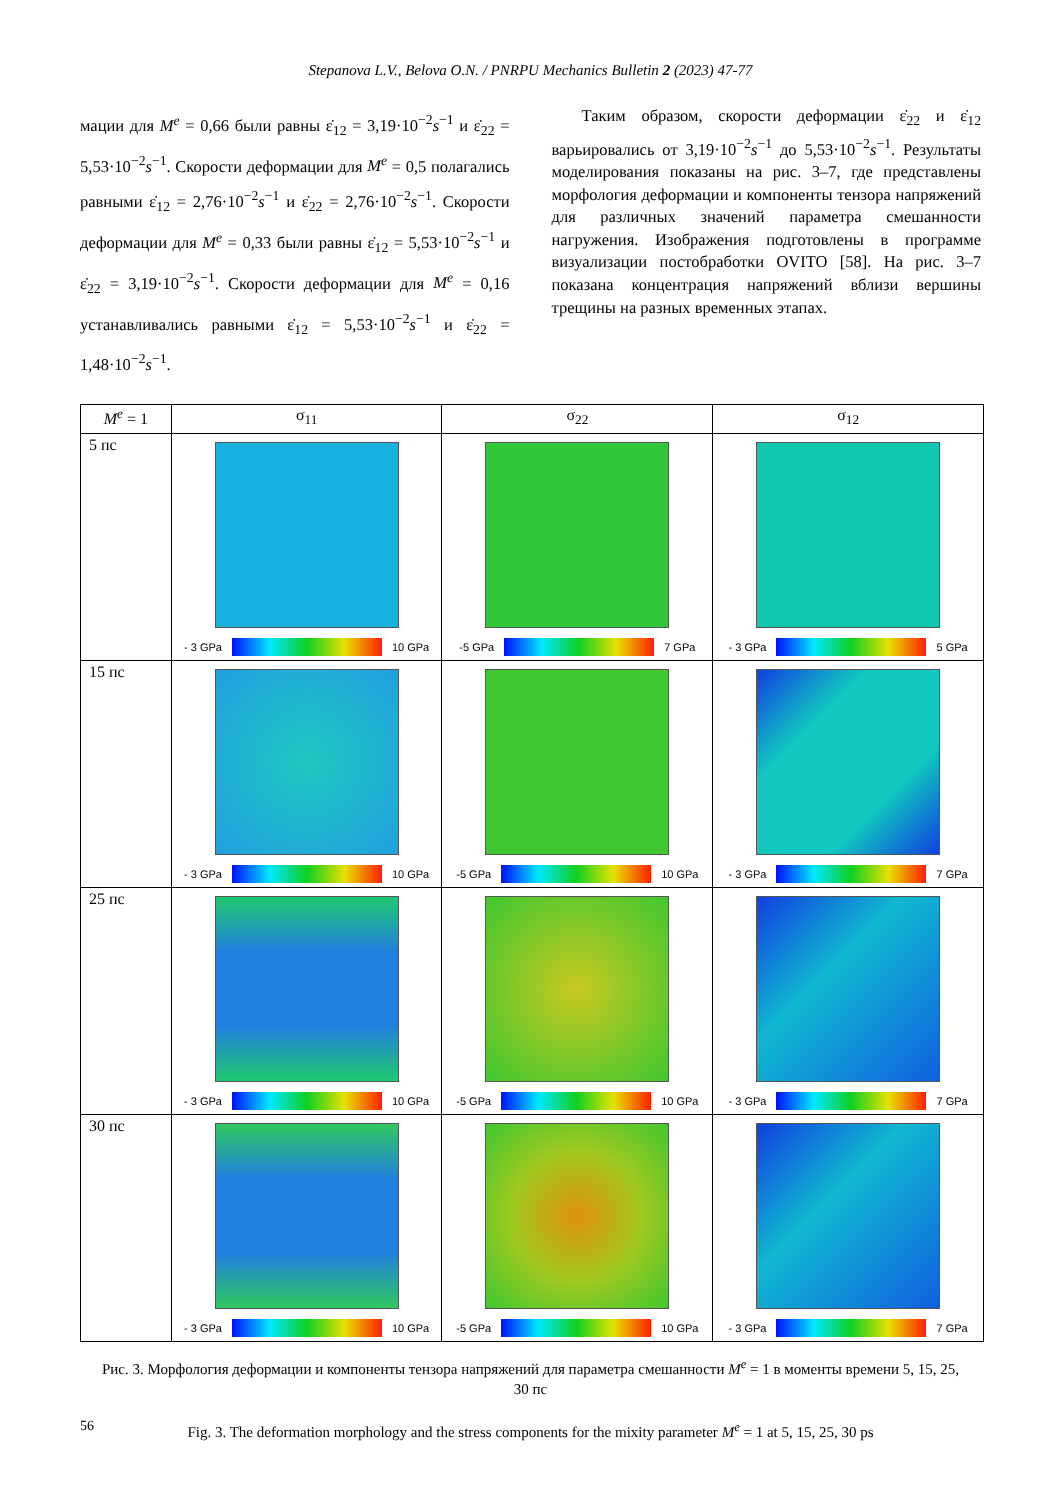Stepanova L.V., Belova O.N. / PNRPU Mechanics Bulletin 2 (2023) 47-77
мации для M<sup>e</sup> = 0,66 были равны ε̇<sub>12</sub> = 3,19·10<sup>−2</sup>s<sup>−1</sup> и ε̇<sub>22</sub> = 5,53·10<sup>−2</sup>s<sup>−1</sup>. Скорости деформации для M<sup>e</sup> = 0,5 полагались равными ε̇<sub>12</sub> = 2,76·10<sup>−2</sup>s<sup>−1</sup> и ε̇<sub>22</sub> = 2,76·10<sup>−2</sup>s<sup>−1</sup>. Скорости деформации для M<sup>e</sup> = 0,33 были равны ε̇<sub>12</sub> = 5,53·10<sup>−2</sup>s<sup>−1</sup> и ε̇<sub>22</sub> = 3,19·10<sup>−2</sup>s<sup>−1</sup>. Скорости деформации для M<sup>e</sup> = 0,16 устанавливались равными ε̇<sub>12</sub> = 5,53·10<sup>−2</sup>s<sup>−1</sup> и ε̇<sub>22</sub> = 1,48·10<sup>−2</sup>s<sup>−1</sup>.
Таким образом, скорости деформации ε̇<sub>22</sub> и ε̇<sub>12</sub> варьировались от 3,19·10<sup>−2</sup>s<sup>−1</sup> до 5,53·10<sup>−2</sup>s<sup>−1</sup>. Результаты моделирования показаны на рис. 3–7, где представлены морфология деформации и компоненты тензора напряжений для различных значений параметра смешанности нагружения. Изображения подготовлены в программе визуализации постобработки OVITO [58]. На рис. 3–7 показана концентрация напряжений вблизи вершины трещины на разных временных этапах.
| M<sup>e</sup> = 1 | σ<sub>11</sub> | σ<sub>22</sub> | σ<sub>12</sub> |
| --- | --- | --- | --- |
| 5 пс | - 3 GPa 10 GPa | -5 GPa 7 GPa | - 3 GPa 5 GPa |
| 15 пс | - 3 GPa 10 GPa | -5 GPa 10 GPa | - 3 GPa 7 GPa |
| 25 пс | - 3 GPa 10 GPa | -5 GPa 10 GPa | - 3 GPa 7 GPa |
| 30 пс | - 3 GPa 10 GPa | -5 GPa 10 GPa | - 3 GPa 7 GPa |
Рис. 3. Морфология деформации и компоненты тензора напряжений для параметра смешанности M<sup>e</sup> = 1 в моменты времени 5, 15, 25, 30 пс
Fig. 3. The deformation morphology and the stress components for the mixity parameter M<sup>e</sup> = 1 at 5, 15, 25, 30 ps
56